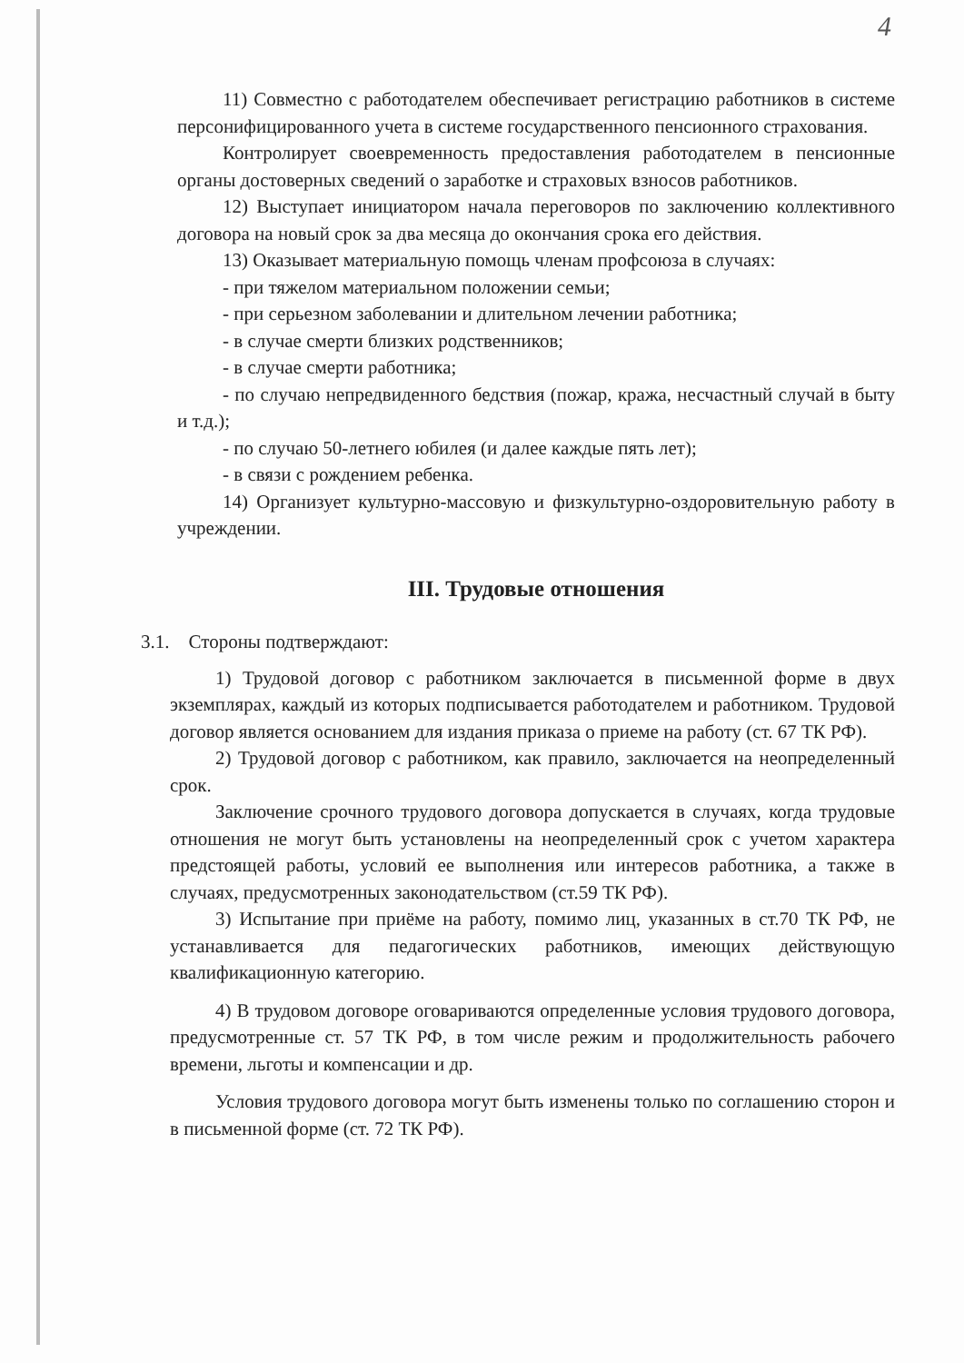4
11) Совместно с работодателем обеспечивает регистрацию работников в системе персонифицированного учета в системе государственного пенсионного страхования.
Контролирует своевременность предоставления работодателем в пенсионные органы достоверных сведений о заработке и страховых взносов работников.
12) Выступает инициатором начала переговоров по заключению коллективного договора на новый срок за два месяца до окончания срока его действия.
13) Оказывает материальную помощь членам профсоюза в случаях:
- при тяжелом материальном положении семьи;
- при серьезном заболевании и длительном лечении работника;
- в случае смерти близких родственников;
- в случае смерти работника;
- по случаю непредвиденного бедствия (пожар, кража, несчастный случай в быту и т.д.);
- по случаю 50-летнего юбилея (и далее каждые пять лет);
- в связи с рождением ребенка.
14) Организует культурно-массовую и физкультурно-оздоровительную работу в учреждении.
III. Трудовые отношения
3.1. Стороны подтверждают:
1) Трудовой договор с работником заключается в письменной форме в двух экземплярах, каждый из которых подписывается работодателем и работником. Трудовой договор является основанием для издания приказа о приеме на работу (ст. 67 ТК РФ).
2) Трудовой договор с работником, как правило, заключается на неопределенный срок.
Заключение срочного трудового договора допускается в случаях, когда трудовые отношения не могут быть установлены на неопределенный срок с учетом характера предстоящей работы, условий ее выполнения или интересов работника, а также в случаях, предусмотренных законодательством (ст.59 ТК РФ).
3) Испытание при приёме на работу, помимо лиц, указанных в ст.70 ТК РФ, не устанавливается для педагогических работников, имеющих действующую квалификационную категорию.
4) В трудовом договоре оговариваются определенные условия трудового договора, предусмотренные ст. 57 ТК РФ, в том числе режим и продолжительность рабочего времени, льготы и компенсации и др.
Условия трудового договора могут быть изменены только по соглашению сторон и в письменной форме (ст. 72 ТК РФ).